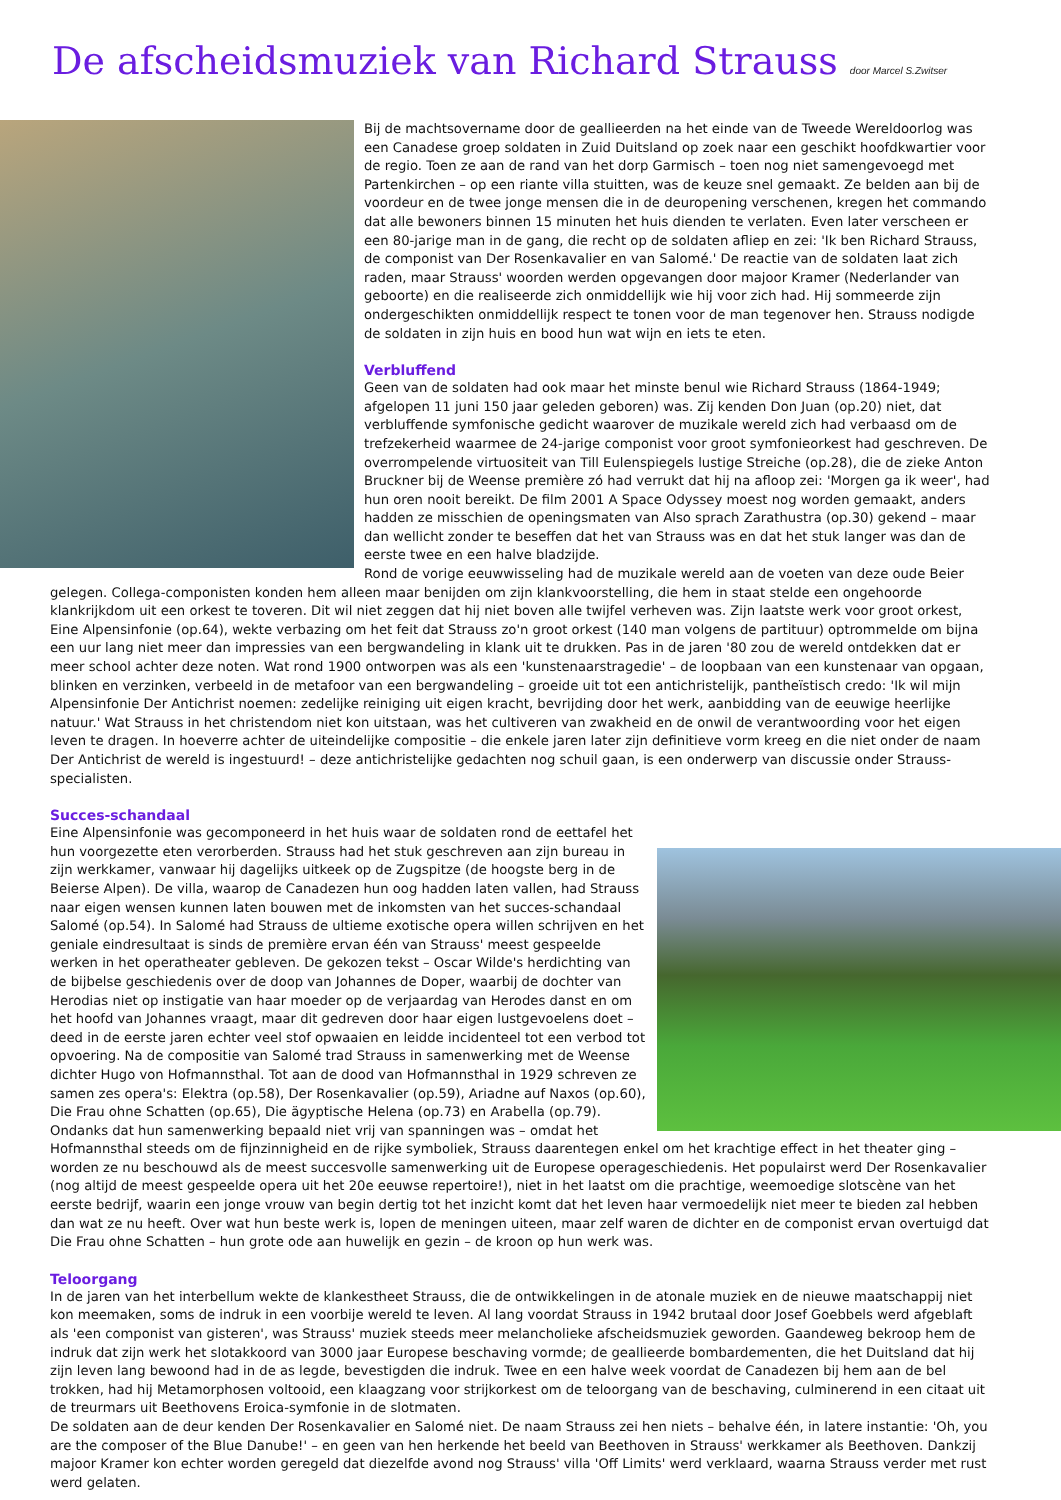De afscheidsmuziek van Richard Strauss door Marcel S.Zwitser
Bij de machtsovername door de geallieerden na het einde van de Tweede Wereldoorlog was een Canadese groep soldaten in Zuid Duitsland op zoek naar een geschikt hoofdkwartier voor de regio. Toen ze aan de rand van het dorp Garmisch – toen nog niet samengevoegd met Partenkirchen – op een riante villa stuitten, was de keuze snel gemaakt. Ze belden aan bij de voordeur en de twee jonge mensen die in de deuropening verschenen, kregen het commando dat alle bewoners binnen 15 minuten het huis dienden te verlaten. Even later verscheen er een 80-jarige man in de gang, die recht op de soldaten afliep en zei: 'Ik ben Richard Strauss, de componist van Der Rosenkavalier en van Salomé.' De reactie van de soldaten laat zich raden, maar Strauss' woorden werden opgevangen door majoor Kramer (Nederlander van geboorte) en die realiseerde zich onmiddellijk wie hij voor zich had. Hij sommeerde zijn ondergeschikten onmiddellijk respect te tonen voor de man tegenover hen. Strauss nodigde de soldaten in zijn huis en bood hun wat wijn en iets te eten.
Verbluffend
Geen van de soldaten had ook maar het minste benul wie Richard Strauss (1864-1949; afgelopen 11 juni 150 jaar geleden geboren) was. Zij kenden Don Juan (op.20) niet, dat verbluffende symfonische gedicht waarover de muzikale wereld zich had verbaasd om de trefzekerheid waarmee de 24-jarige componist voor groot symfonieorkest had geschreven. De overrompelende virtuositeit van Till Eulenspiegels lustige Streiche (op.28), die de zieke Anton Bruckner bij de Weense première zó had verrukt dat hij na afloop zei: 'Morgen ga ik weer', had hun oren nooit bereikt. De film 2001 A Space Odyssey moest nog worden gemaakt, anders hadden ze misschien de openingsmaten van Also sprach Zarathustra (op.30) gekend – maar dan wellicht zonder te beseffen dat het van Strauss was en dat het stuk langer was dan de eerste twee en een halve bladzijde.
Rond de vorige eeuwwisseling had de muzikale wereld aan de voeten van deze oude Beier gelegen. Collega-componisten konden hem alleen maar benijden om zijn klankvoorstelling, die hem in staat stelde een ongehoorde klankrijkdom uit een orkest te toveren. Dit wil niet zeggen dat hij niet boven alle twijfel verheven was. Zijn laatste werk voor groot orkest, Eine Alpensinfonie (op.64), wekte verbazing om het feit dat Strauss zo'n groot orkest (140 man volgens de partituur) optrommelde om bijna een uur lang niet meer dan impressies van een bergwandeling in klank uit te drukken. Pas in de jaren '80 zou de wereld ontdekken dat er meer school achter deze noten. Wat rond 1900 ontworpen was als een 'kunstenaarstragedie' – de loopbaan van een kunstenaar van opgaan, blinken en verzinken, verbeeld in de metafoor van een bergwandeling – groeide uit tot een antichristelijk, pantheïstisch credo: 'Ik wil mijn Alpensinfonie Der Antichrist noemen: zedelijke reiniging uit eigen kracht, bevrijding door het werk, aanbidding van de eeuwige heerlijke natuur.' Wat Strauss in het christendom niet kon uitstaan, was het cultiveren van zwakheid en de onwil de verantwoording voor het eigen leven te dragen. In hoeverre achter de uiteindelijke compositie – die enkele jaren later zijn definitieve vorm kreeg en die niet onder de naam Der Antichrist de wereld is ingestuurd! – deze antichristelijke gedachten nog schuil gaan, is een onderwerp van discussie onder Strauss-specialisten.
Succes-schandaal
Eine Alpensinfonie was gecomponeerd in het huis waar de soldaten rond de eettafel het hun voorgezette eten verorberden. Strauss had het stuk geschreven aan zijn bureau in zijn werkkamer, vanwaar hij dagelijks uitkeek op de Zugspitze (de hoogste berg in de Beierse Alpen). De villa, waarop de Canadezen hun oog hadden laten vallen, had Strauss naar eigen wensen kunnen laten bouwen met de inkomsten van het succes-schandaal Salomé (op.54). In Salomé had Strauss de ultieme exotische opera willen schrijven en het geniale eindresultaat is sinds de première ervan één van Strauss' meest gespeelde werken in het operatheater gebleven. De gekozen tekst – Oscar Wilde's herdichting van de bijbelse geschiedenis over de doop van Johannes de Doper, waarbij de dochter van Herodias niet op instigatie van haar moeder op de verjaardag van Herodes danst en om het hoofd van Johannes vraagt, maar dit gedreven door haar eigen lustgevoelens doet – deed in de eerste jaren echter veel stof opwaaien en leidde incidenteel tot een verbod tot opvoering. Na de compositie van Salomé trad Strauss in samenwerking met de Weense dichter Hugo von Hofmannsthal. Tot aan de dood van Hofmannsthal in 1929 schreven ze samen zes opera's: Elektra (op.58), Der Rosenkavalier (op.59), Ariadne auf Naxos (op.60), Die Frau ohne Schatten (op.65), Die ägyptische Helena (op.73) en Arabella (op.79). Ondanks dat hun samenwerking bepaald niet vrij van spanningen was – omdat het Hofmannsthal steeds om de fijnzinnigheid en de rijke symboliek, Strauss daarentegen enkel om het krachtige effect in het theater ging – worden ze nu beschouwd als de meest succesvolle samenwerking uit de Europese operageschiedenis. Het populairst werd Der Rosenkavalier (nog altijd de meest gespeelde opera uit het 20e eeuwse repertoire!), niet in het laatst om die prachtige, weemoedige slotscène van het eerste bedrijf, waarin een jonge vrouw van begin dertig tot het inzicht komt dat het leven haar vermoedelijk niet meer te bieden zal hebben dan wat ze nu heeft. Over wat hun beste werk is, lopen de meningen uiteen, maar zelf waren de dichter en de componist ervan overtuigd dat Die Frau ohne Schatten – hun grote ode aan huwelijk en gezin – de kroon op hun werk was.
Teloorgang
In de jaren van het interbellum wekte de klankestheet Strauss, die de ontwikkelingen in de atonale muziek en de nieuwe maatschappij niet kon meemaken, soms de indruk in een voorbije wereld te leven. Al lang voordat Strauss in 1942 brutaal door Josef Goebbels werd afgeblaft als 'een componist van gisteren', was Strauss' muziek steeds meer melancholieke afscheidsmuziek geworden. Gaandeweg bekroop hem de indruk dat zijn werk het slotakkoord van 3000 jaar Europese beschaving vormde; de geallieerde bombardementen, die het Duitsland dat hij zijn leven lang bewoond had in de as legde, bevestigden die indruk. Twee en een halve week voordat de Canadezen bij hem aan de bel trokken, had hij Metamorphosen voltooid, een klaagzang voor strijkorkest om de teloorgang van de beschaving, culminerend in een citaat uit de treurmars uit Beethovens Eroica-symfonie in de slotmaten.
De soldaten aan de deur kenden Der Rosenkavalier en Salomé niet. De naam Strauss zei hen niets – behalve één, in latere instantie: 'Oh, you are the composer of the Blue Danube!' – en geen van hen herkende het beeld van Beethoven in Strauss' werkkamer als Beethoven. Dankzij majoor Kramer kon echter worden geregeld dat diezelfde avond nog Strauss' villa 'Off Limits' werd verklaard, waarna Strauss verder met rust werd gelaten.